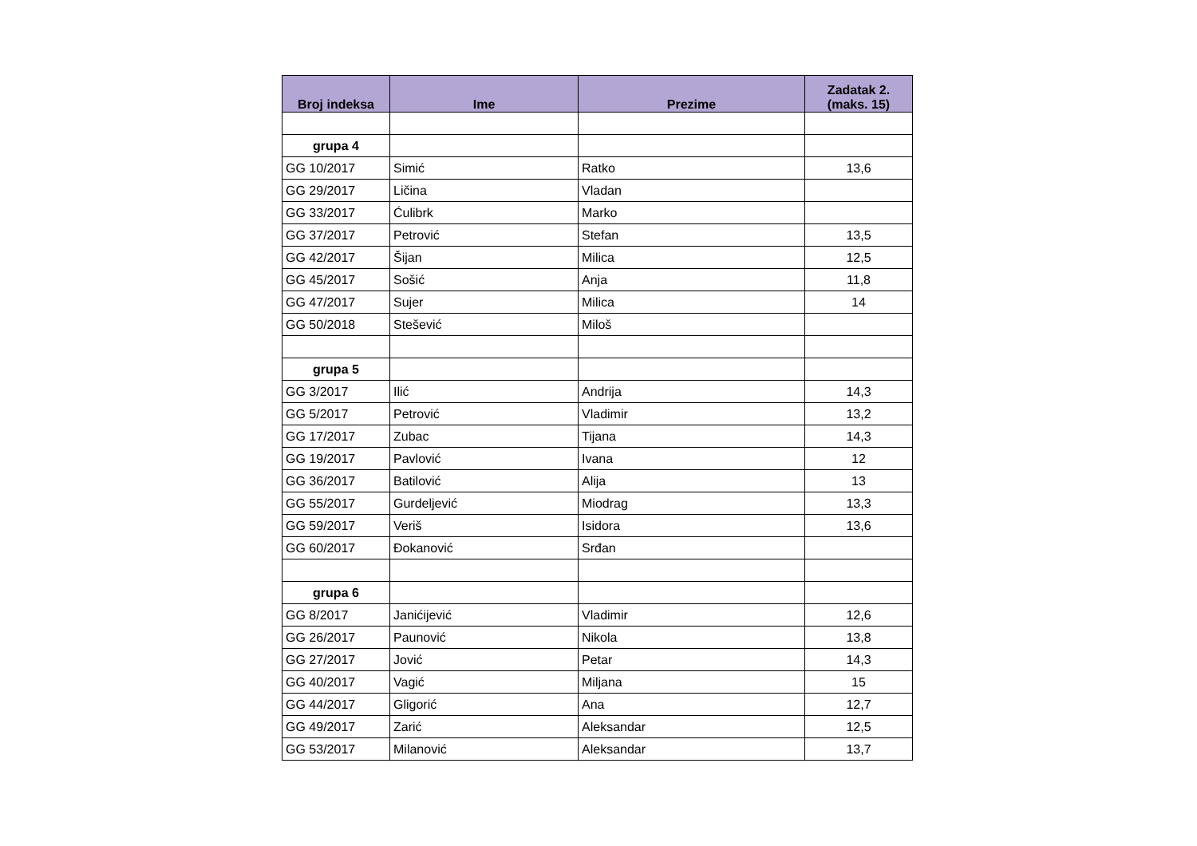| Broj indeksa | Ime | Prezime | Zadatak 2. (maks. 15) |
| --- | --- | --- | --- |
| grupa 4 | | | |
| GG 10/2017 | Simić | Ratko | 13,6 |
| GG 29/2017 | Ličina | Vladan | |
| GG 33/2017 | Ćulibrk | Marko | |
| GG 37/2017 | Petrović | Stefan | 13,5 |
| GG 42/2017 | Šijan | Milica | 12,5 |
| GG 45/2017 | Sošić | Anja | 11,8 |
| GG 47/2017 | Sujer | Milica | 14 |
| GG 50/2018 | Stešević | Miloš | |
| grupa 5 | | | |
| GG 3/2017 | Ilić | Andrija | 14,3 |
| GG 5/2017 | Petrović | Vladimir | 13,2 |
| GG 17/2017 | Zubac | Tijana | 14,3 |
| GG 19/2017 | Pavlović | Ivana | 12 |
| GG 36/2017 | Batilović | Alija | 13 |
| GG 55/2017 | Gurdeljević | Miodrag | 13,3 |
| GG 59/2017 | Veriš | Isidora | 13,6 |
| GG 60/2017 | Đokanović | Srđan | |
| grupa 6 | | | |
| GG 8/2017 | Janićijević | Vladimir | 12,6 |
| GG 26/2017 | Paunović | Nikola | 13,8 |
| GG 27/2017 | Jović | Petar | 14,3 |
| GG 40/2017 | Vagić | Miljana | 15 |
| GG 44/2017 | Gligorić | Ana | 12,7 |
| GG 49/2017 | Zarić | Aleksandar | 12,5 |
| GG 53/2017 | Milanović | Aleksandar | 13,7 |